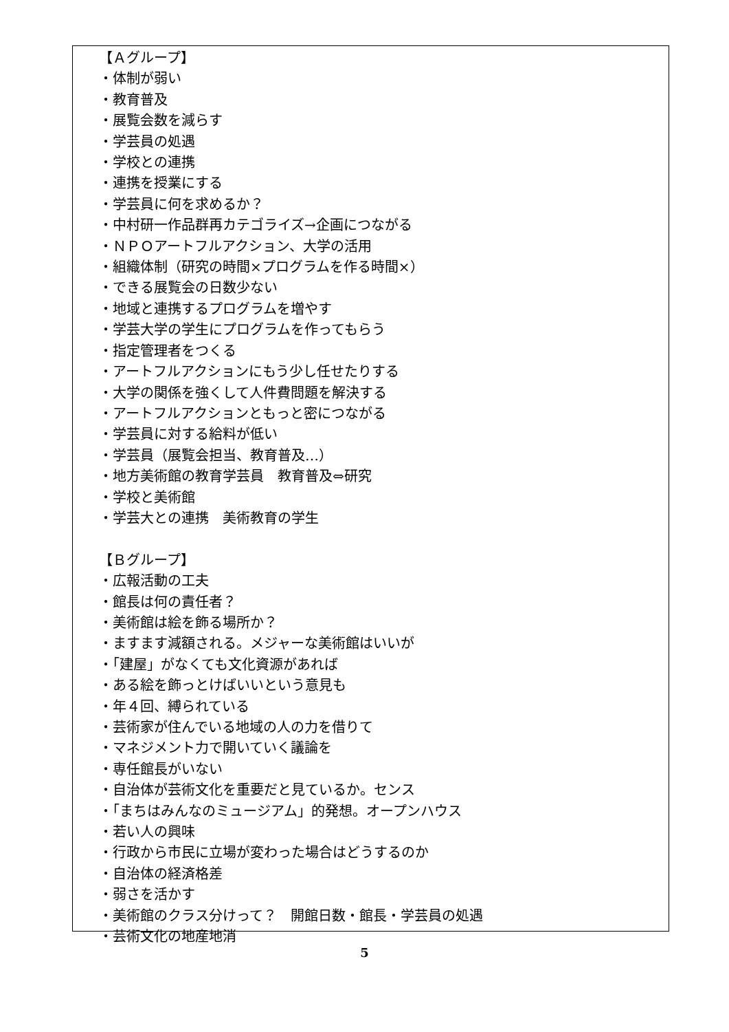【Ａグループ】
・体制が弱い
・教育普及
・展覧会数を減らす
・学芸員の処遇
・学校との連携
・連携を授業にする
・学芸員に何を求めるか？
・中村研一作品群再カテゴライズ→企画につながる
・ＮＰＯアートフルアクション、大学の活用
・組織体制（研究の時間×プログラムを作る時間×）
・できる展覧会の日数少ない
・地域と連携するプログラムを増やす
・学芸大学の学生にプログラムを作ってもらう
・指定管理者をつくる
・アートフルアクションにもう少し任せたりする
・大学の関係を強くして人件費問題を解決する
・アートフルアクションともっと密につながる
・学芸員に対する給料が低い
・学芸員（展覧会担当、教育普及…）
・地方美術館の教育学芸員　教育普及⇔研究
・学校と美術館
・学芸大との連携　美術教育の学生
【Ｂグループ】
・広報活動の工夫
・館長は何の責任者？
・美術館は絵を飾る場所か？
・ますます減額される。メジャーな美術館はいいが
・「建屋」がなくても文化資源があれば
・ある絵を飾っとけばいいという意見も
・年４回、縛られている
・芸術家が住んでいる地域の人の力を借りて
・マネジメント力で開いていく議論を
・専任館長がいない
・自治体が芸術文化を重要だと見ているか。センス
・「まちはみんなのミュージアム」的発想。オープンハウス
・若い人の興味
・行政から市民に立場が変わった場合はどうするのか
・自治体の経済格差
・弱さを活かす
・美術館のクラス分けって？　開館日数・館長・学芸員の処遇
・芸術文化の地産地消
5